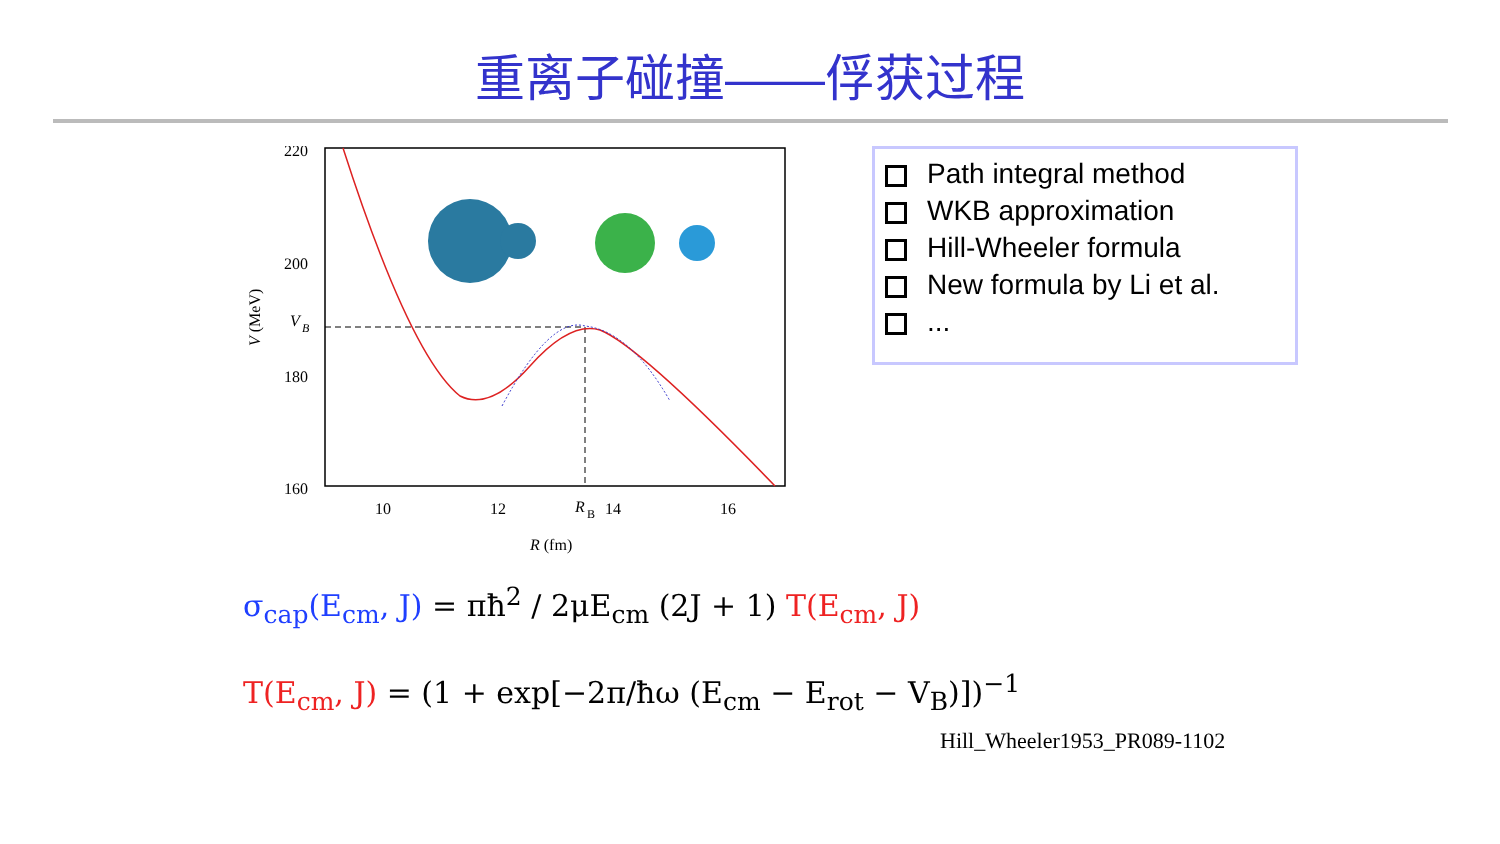重离子碰撞——俘获过程
220
200
180
160
V
B
10
12
R
B
14
16
R (fm)
V (MeV)
Path integral method
WKB approximation
Hill-Wheeler formula
New formula by Li et al.
...
σ<sub>cap</sub>(E<sub>cm</sub>, J) = πħ<sup>2</sup> / 2μE<sub>cm</sub> (2J + 1) T(E<sub>cm</sub>, J)
T(E<sub>cm</sub>, J) = (1 + exp[−2π/ħω (E<sub>cm</sub> − E<sub>rot</sub> − V<sub>B</sub>)])<sup>−1</sup>
Hill_Wheeler1953_PR089-1102